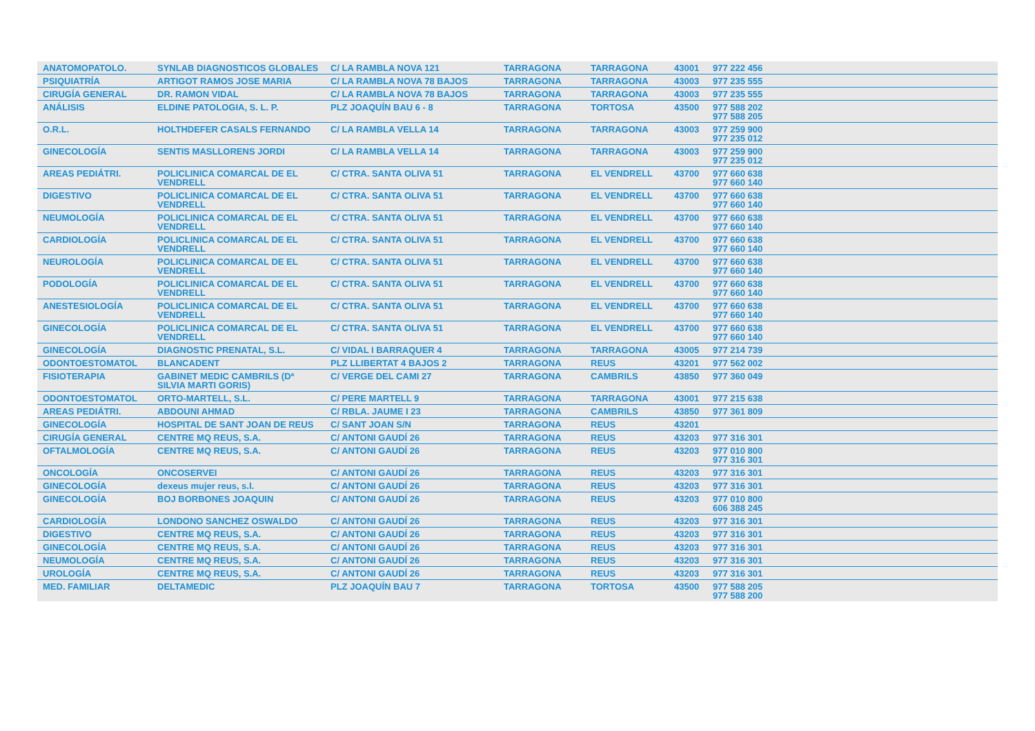| ANATOMOPATOLO. | SYNLAB DIAGNOSTICOS GLOBALES | C/ LA RAMBLA NOVA 121 | TARRAGONA | TARRAGONA | 43001 | 977 222 456 |
| PSIQUIATRÍA | ARTIGOT RAMOS JOSE MARIA | C/ LA RAMBLA NOVA 78 BAJOS | TARRAGONA | TARRAGONA | 43003 | 977 235 555 |
| CIRUGÍA GENERAL | DR. RAMON VIDAL | C/ LA RAMBLA NOVA 78 BAJOS | TARRAGONA | TARRAGONA | 43003 | 977 235 555 |
| ANÁLISIS | ELDINE PATOLOGIA, S. L. P. | PLZ JOAQUÍN BAU 6 - 8 | TARRAGONA | TORTOSA | 43500 | 977 588 202 977 588 205 |
| O.R.L. | HOLTHDEFER CASALS FERNANDO | C/ LA RAMBLA VELLA 14 | TARRAGONA | TARRAGONA | 43003 | 977 259 900 977 235 012 |
| GINECOLOGÍA | SENTIS MASLLORENS JORDI | C/ LA RAMBLA VELLA 14 | TARRAGONA | TARRAGONA | 43003 | 977 259 900 977 235 012 |
| AREAS PEDIÁTRI. | POLICLINICA COMARCAL DE EL VENDRELL | C/ CTRA. SANTA OLIVA 51 | TARRAGONA | EL VENDRELL | 43700 | 977 660 638 977 660 140 |
| DIGESTIVO | POLICLINICA COMARCAL DE EL VENDRELL | C/ CTRA. SANTA OLIVA 51 | TARRAGONA | EL VENDRELL | 43700 | 977 660 638 977 660 140 |
| NEUMOLOGÍA | POLICLINICA COMARCAL DE EL VENDRELL | C/ CTRA. SANTA OLIVA 51 | TARRAGONA | EL VENDRELL | 43700 | 977 660 638 977 660 140 |
| CARDIOLOGÍA | POLICLINICA COMARCAL DE EL VENDRELL | C/ CTRA. SANTA OLIVA 51 | TARRAGONA | EL VENDRELL | 43700 | 977 660 638 977 660 140 |
| NEUROLOGÍA | POLICLINICA COMARCAL DE EL VENDRELL | C/ CTRA. SANTA OLIVA 51 | TARRAGONA | EL VENDRELL | 43700 | 977 660 638 977 660 140 |
| PODOLOGÍA | POLICLINICA COMARCAL DE EL VENDRELL | C/ CTRA. SANTA OLIVA 51 | TARRAGONA | EL VENDRELL | 43700 | 977 660 638 977 660 140 |
| ANESTESIOLOGÍA | POLICLINICA COMARCAL DE EL VENDRELL | C/ CTRA. SANTA OLIVA 51 | TARRAGONA | EL VENDRELL | 43700 | 977 660 638 977 660 140 |
| GINECOLOGÍA | POLICLINICA COMARCAL DE EL VENDRELL | C/ CTRA. SANTA OLIVA 51 | TARRAGONA | EL VENDRELL | 43700 | 977 660 638 977 660 140 |
| GINECOLOGÍA | DIAGNOSTIC PRENATAL, S.L. | C/ VIDAL I BARRAQUER 4 | TARRAGONA | TARRAGONA | 43005 | 977 214 739 |
| ODONTOESTOMATOL | BLANCADENT | PLZ LLIBERTAT 4 BAJOS 2 | TARRAGONA | REUS | 43201 | 977 562 002 |
| FISIOTERAPIA | GABINET MEDIC CAMBRILS (Dª SILVIA MARTI GORIS) | C/ VERGE DEL CAMI 27 | TARRAGONA | CAMBRILS | 43850 | 977 360 049 |
| ODONTOESTOMATOL | ORTO-MARTELL, S.L. | C/ PERE MARTELL 9 | TARRAGONA | TARRAGONA | 43001 | 977 215 638 |
| AREAS PEDIÁTRI. | ABDOUNI AHMAD | C/ RBLA. JAUME I 23 | TARRAGONA | CAMBRILS | 43850 | 977 361 809 |
| GINECOLOGÍA | HOSPITAL DE SANT JOAN DE REUS | C/ SANT JOAN S/N | TARRAGONA | REUS | 43201 | |
| CIRUGÍA GENERAL | CENTRE MQ REUS, S.A. | C/ ANTONI GAUDÍ 26 | TARRAGONA | REUS | 43203 | 977 316 301 |
| OFTALMOLOGÍA | CENTRE MQ REUS, S.A. | C/ ANTONI GAUDÍ 26 | TARRAGONA | REUS | 43203 | 977 010 800 977 316 301 |
| ONCOLOGÍA | ONCOSERVEI | C/ ANTONI GAUDÍ 26 | TARRAGONA | REUS | 43203 | 977 316 301 |
| GINECOLOGÍA | dexeus mujer reus, s.l. | C/ ANTONI GAUDÍ 26 | TARRAGONA | REUS | 43203 | 977 316 301 |
| GINECOLOGÍA | BOJ BORBONES JOAQUIN | C/ ANTONI GAUDÍ 26 | TARRAGONA | REUS | 43203 | 977 010 800 606 388 245 |
| CARDIOLOGÍA | LONDONO SANCHEZ OSWALDO | C/ ANTONI GAUDÍ 26 | TARRAGONA | REUS | 43203 | 977 316 301 |
| DIGESTIVO | CENTRE MQ REUS, S.A. | C/ ANTONI GAUDÍ 26 | TARRAGONA | REUS | 43203 | 977 316 301 |
| GINECOLOGÍA | CENTRE MQ REUS, S.A. | C/ ANTONI GAUDÍ 26 | TARRAGONA | REUS | 43203 | 977 316 301 |
| NEUMOLOGÍA | CENTRE MQ REUS, S.A. | C/ ANTONI GAUDÍ 26 | TARRAGONA | REUS | 43203 | 977 316 301 |
| UROLOGÍA | CENTRE MQ REUS, S.A. | C/ ANTONI GAUDÍ 26 | TARRAGONA | REUS | 43203 | 977 316 301 |
| MED. FAMILIAR | DELTAMEDIC | PLZ JOAQUÍN BAU 7 | TARRAGONA | TORTOSA | 43500 | 977 588 205 977 588 200 |